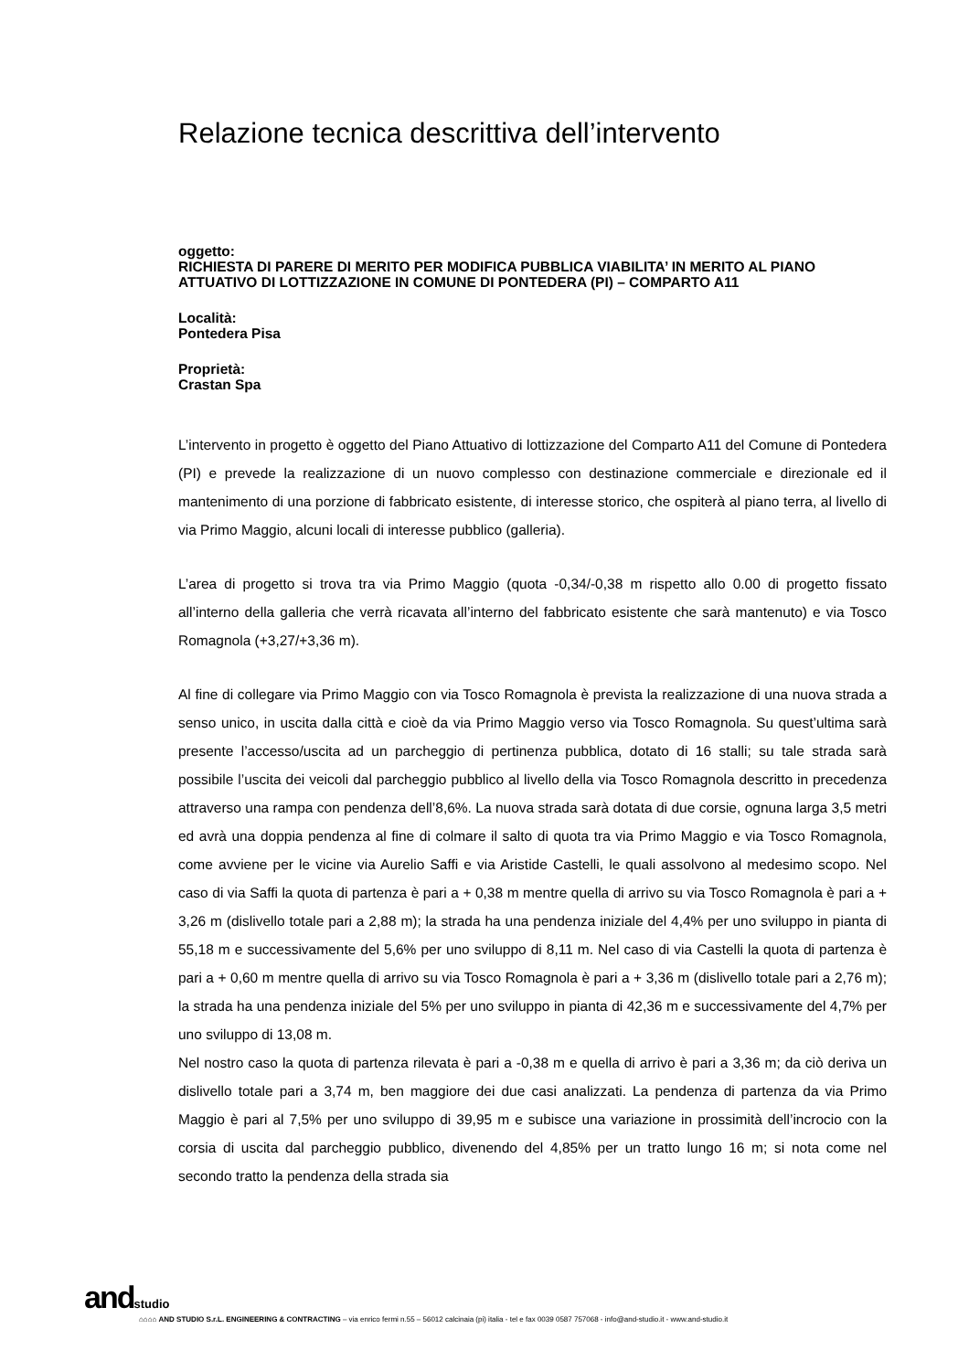Relazione tecnica descrittiva dell’intervento
oggetto:
RICHIESTA DI PARERE DI MERITO PER MODIFICA PUBBLICA VIABILITA’ IN MERITO AL PIANO ATTUATIVO DI LOTTIZZAZIONE IN COMUNE DI PONTEDERA (PI) – COMPARTO A11
Località:
Pontedera Pisa
Proprietà:
Crastan Spa
L’intervento in progetto è oggetto del Piano Attuativo di lottizzazione del Comparto A11 del Comune di Pontedera (PI) e prevede la realizzazione di un nuovo complesso con destinazione commerciale e direzionale ed il mantenimento di una porzione di fabbricato esistente, di interesse storico, che ospiterà al piano terra, al livello di via Primo Maggio, alcuni locali di interesse pubblico (galleria).
L’area di progetto si trova tra via Primo Maggio (quota -0,34/-0,38 m rispetto allo 0.00 di progetto fissato all’interno della galleria che verrà ricavata all’interno del fabbricato esistente che sarà mantenuto) e via Tosco Romagnola (+3,27/+3,36 m).
Al fine di collegare via Primo Maggio con via Tosco Romagnola è prevista la realizzazione di una nuova strada a senso unico, in uscita dalla città e cioè da via Primo Maggio verso via Tosco Romagnola. Su quest’ultima sarà presente l’accesso/uscita ad un parcheggio di pertinenza pubblica, dotato di 16 stalli; su tale strada sarà possibile l’uscita dei veicoli dal parcheggio pubblico al livello della via Tosco Romagnola descritto in precedenza attraverso una rampa con pendenza dell’8,6%. La nuova strada sarà dotata di due corsie, ognuna larga 3,5 metri ed avrà una doppia pendenza al fine di colmare il salto di quota tra via Primo Maggio e via Tosco Romagnola, come avviene per le vicine via Aurelio Saffi e via Aristide Castelli, le quali assolvono al medesimo scopo. Nel caso di via Saffi la quota di partenza è pari a + 0,38 m mentre quella di arrivo su via Tosco Romagnola è pari a + 3,26 m (dislivello totale pari a 2,88 m); la strada ha una pendenza iniziale del 4,4% per uno sviluppo in pianta di 55,18 m e successivamente del 5,6% per uno sviluppo di 8,11 m. Nel caso di via Castelli la quota di partenza è pari a + 0,60 m mentre quella di arrivo su via Tosco Romagnola è pari a + 3,36 m (dislivello totale pari a 2,76 m); la strada ha una pendenza iniziale del 5% per uno sviluppo in pianta di 42,36 m e successivamente del 4,7% per uno sviluppo di 13,08 m.
Nel nostro caso la quota di partenza rilevata è pari a -0,38 m e quella di arrivo è pari a 3,36 m; da ciò deriva un dislivello totale pari a 3,74 m, ben maggiore dei due casi analizzati. La pendenza di partenza da via Primo Maggio è pari al 7,5% per uno sviluppo di 39,95 m e subisce una variazione in prossimità dell’incrocio con la corsia di uscita dal parcheggio pubblico, divenendo del 4,85% per un tratto lungo 16 m; si nota come nel secondo tratto la pendenza della strada sia
andstudio
⌂⌂⌂⌂ AND STUDIO S.r.L. ENGINEERING & CONTRACTING – via enrico fermi n.55 – 56012 calcinaia (pi) italia - tel e fax 0039 0587 757068 - info@and-studio.it - www.and-studio.it